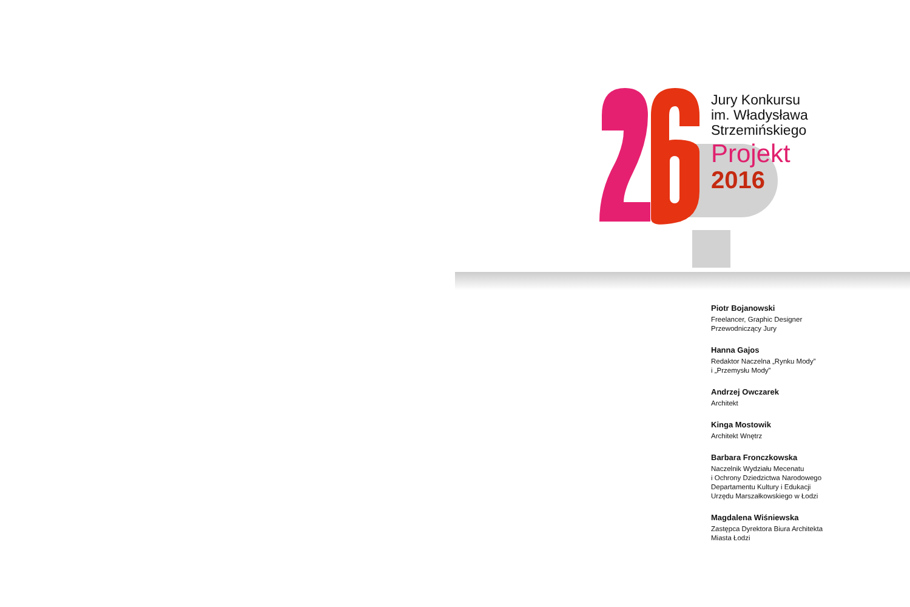Jury Konkursu
im. Władysława
Strzemińskiego
Projekt
2016
Piotr Bojanowski
Freelancer, Graphic Designer
Przewodniczący Jury
Hanna Gajos
Redaktor Naczelna „Rynku Mody”
i „Przemysłu Mody”
Andrzej Owczarek
Architekt
Kinga Mostowik
Architekt Wnętrz
Barbara Fronczkowska
Naczelnik Wydziału Mecenatu
i Ochrony Dziedzictwa Narodowego
Departamentu Kultury i Edukacji
Urzędu Marszałkowskiego w Łodzi
Magdalena Wiśniewska
Zastępca Dyrektora Biura Architekta
Miasta Łodzi